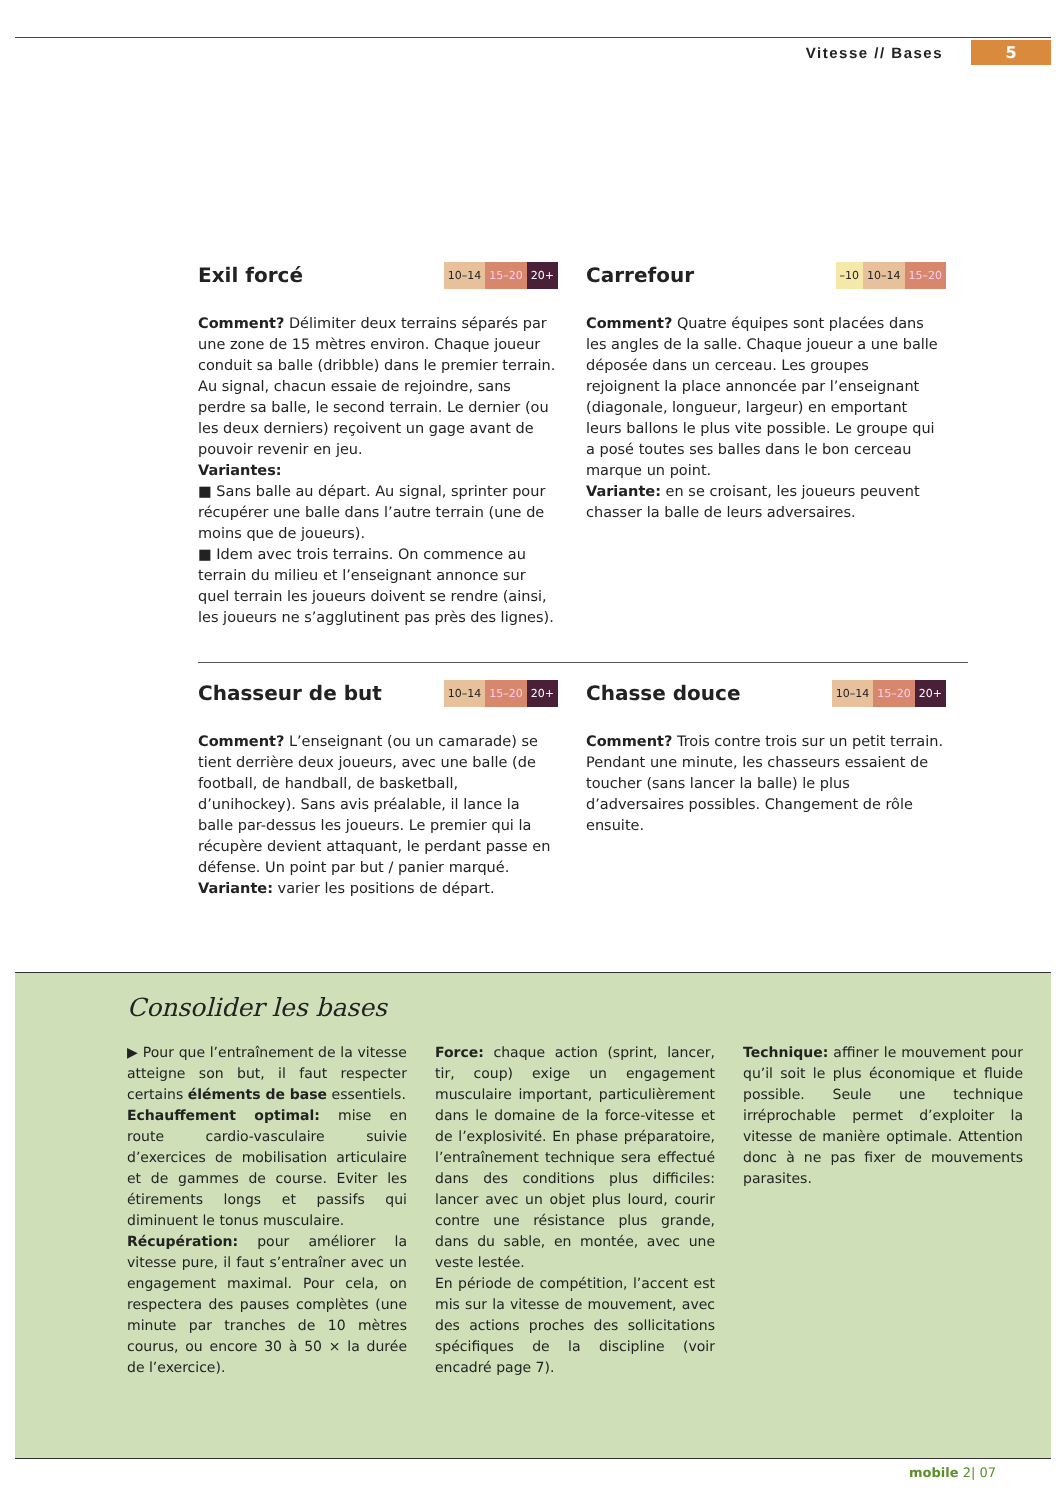Vitesse // Bases 5
Exil forcé 10–14 15–20 20+
Comment? Délimiter deux terrains séparés par une zone de 15 mètres environ. Chaque joueur conduit sa balle (dribble) dans le premier terrain. Au signal, chacun essaie de rejoindre, sans perdre sa balle, le second terrain. Le dernier (ou les deux derniers) reçoivent un gage avant de pouvoir revenir en jeu.
Variantes:
■ Sans balle au départ. Au signal, sprinter pour récupérer une balle dans l’autre terrain (une de moins que de joueurs).
■ Idem avec trois terrains. On commence au terrain du milieu et l’enseignant annonce sur quel terrain les joueurs doivent se rendre (ainsi, les joueurs ne s’agglutinent pas près des lignes).
Carrefour –10 10–14 15–20
Comment? Quatre équipes sont placées dans les angles de la salle. Chaque joueur a une balle déposée dans un cerceau. Les groupes rejoignent la place annoncée par l’enseignant (diagonale, longueur, largeur) en emportant leurs ballons le plus vite possible. Le groupe qui a posé toutes ses balles dans le bon cerceau marque un point.
Variante: en se croisant, les joueurs peuvent chasser la balle de leurs adversaires.
Chasseur de but 10–14 15–20 20+
Comment? L’enseignant (ou un camarade) se tient derrière deux joueurs, avec une balle (de football, de handball, de basketball, d’unihockey). Sans avis préalable, il lance la balle par-dessus les joueurs. Le premier qui la récupère devient attaquant, le perdant passe en défense. Un point par but / panier marqué.
Variante: varier les positions de départ.
Chasse douce 10–14 15–20 20+
Comment? Trois contre trois sur un petit terrain. Pendant une minute, les chasseurs essaient de toucher (sans lancer la balle) le plus d’adversaires possibles. Changement de rôle ensuite.
Consolider les bases
▶ Pour que l’entraînement de la vitesse atteigne son but, il faut respecter certains éléments de base essentiels.
Echauffement optimal: mise en route cardio-vasculaire suivie d’exercices de mobilisation articulaire et de gammes de course. Eviter les étirements longs et passifs qui diminuent le tonus musculaire.
Récupération: pour améliorer la vitesse pure, il faut s’entraîner avec un engagement maximal. Pour cela, on respectera des pauses complètes (une minute par tranches de 10 mètres courus, ou encore 30 à 50 × la durée de l’exercice).
Force: chaque action (sprint, lancer, tir, coup) exige un engagement musculaire important, particulièrement dans le domaine de la force-vitesse et de l’explosivité. En phase préparatoire, l’entraînement technique sera effectué dans des conditions plus difficiles: lancer avec un objet plus lourd, courir contre une résistance plus grande, dans du sable, en montée, avec une veste lestée.
En période de compétition, l’accent est mis sur la vitesse de mouvement, avec des actions proches des sollicitations spécifiques de la discipline (voir encadré page 7).
Technique: affiner le mouvement pour qu’il soit le plus économique et fluide possible. Seule une technique irréprochable permet d’exploiter la vitesse de manière optimale. Attention donc à ne pas fixer de mouvements parasites.
mobile 2| 07